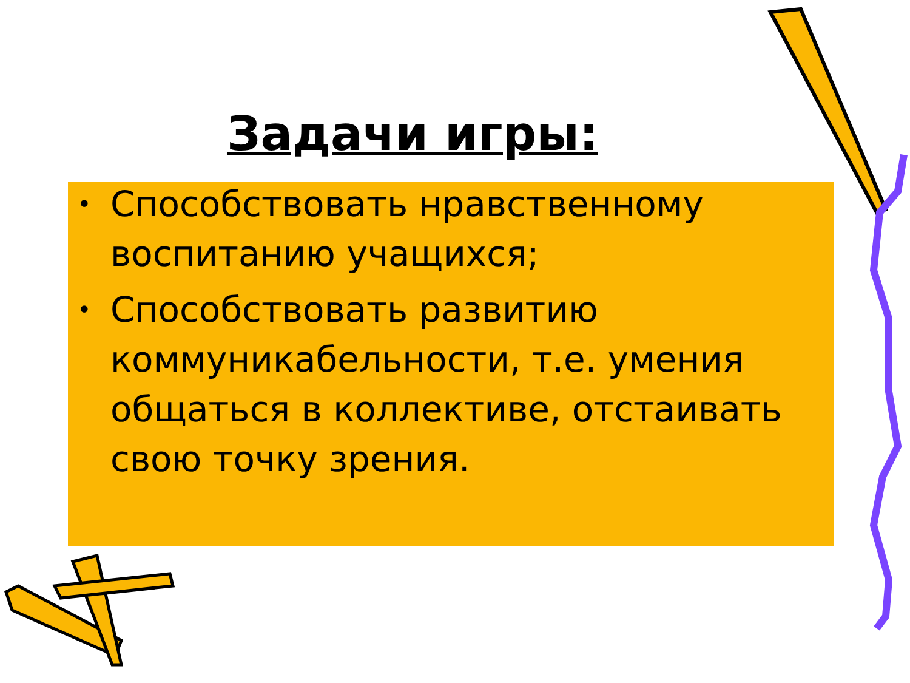Задачи игры:
• Способствовать нравственному воспитанию учащихся;
• Способствовать развитию коммуникабельности, т.е. умения общаться в коллективе, отстаивать свою точку зрения.